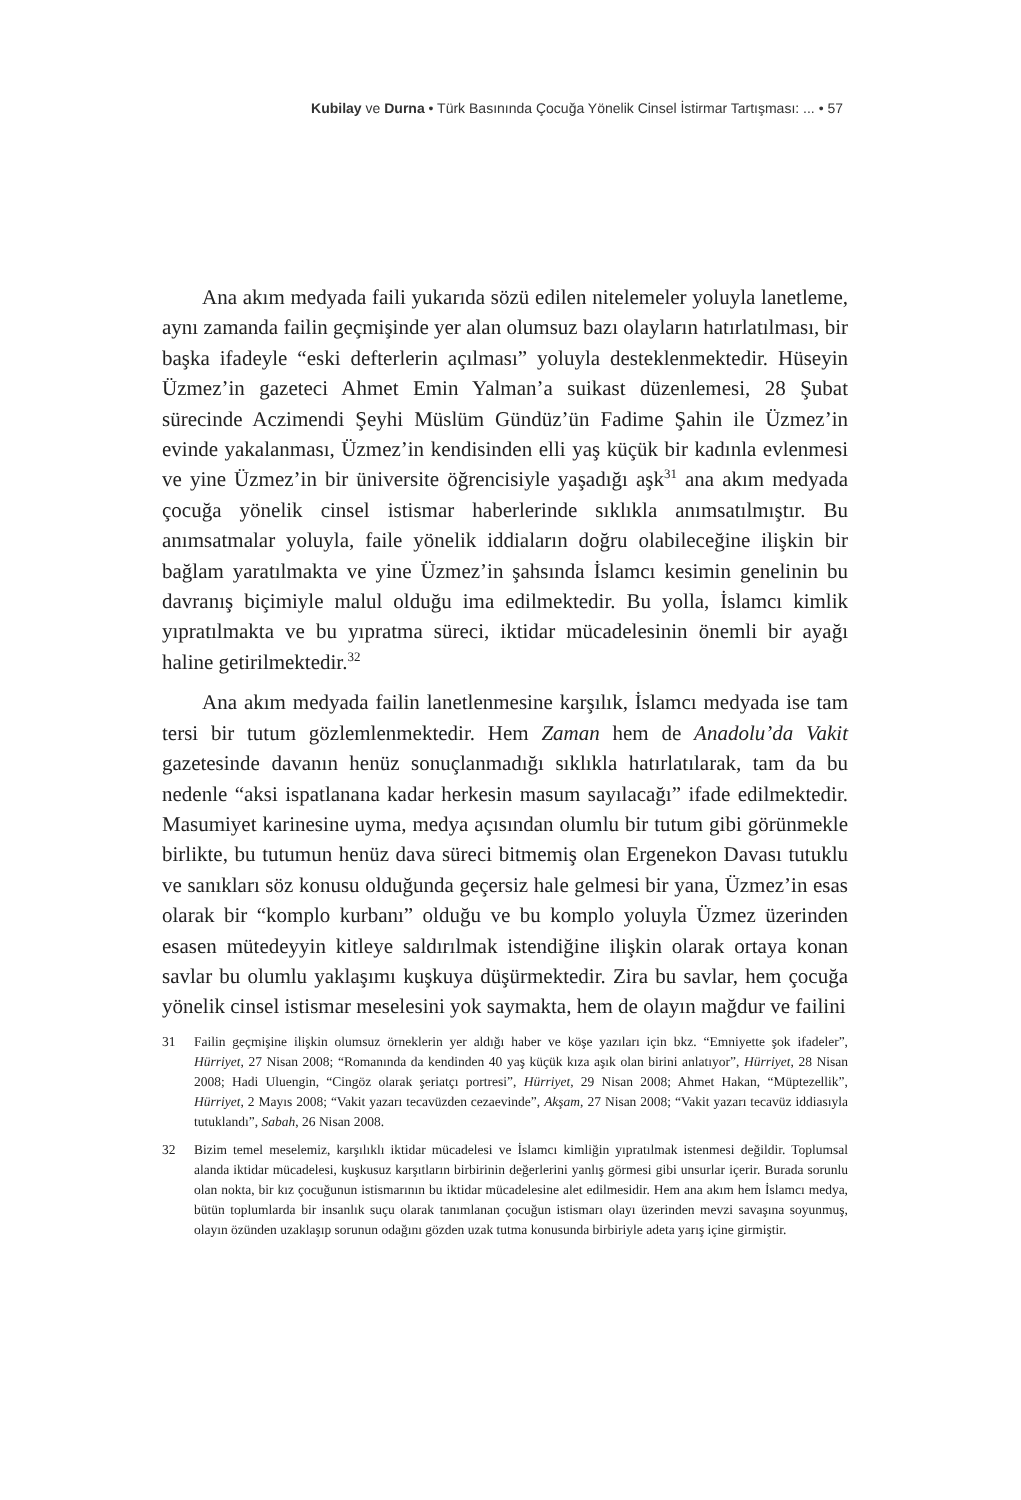Kubilay ve Durna • Türk Basınında Çocuğa Yönelik Cinsel İstirmar Tartışması: ... • 57
Ana akım medyada faili yukarıda sözü edilen nitelemeler yoluyla lanetleme, aynı zamanda failin geçmişinde yer alan olumsuz bazı olayların hatırlatılması, bir başka ifadeyle “eski defterlerin açılması” yoluyla desteklenmektedir. Hüseyin Üzmez’in gazeteci Ahmet Emin Yalman’a suikast düzenlemesi, 28 Şubat sürecinde Aczimendi Şeyhi Müslüm Gündüz’ün Fadime Şahin ile Üzmez’in evinde yakalanması, Üzmez’in kendisinden elli yaş küçük bir kadınla evlenmesi ve yine Üzmez’in bir üniversite öğrencisiyle yaşadığı aşk<sup>31</sup> ana akım medyada çocuğa yönelik cinsel istismar haberlerinde sıklıkla anımsatılmıştır. Bu anımsatmalar yoluyla, faile yönelik iddiaların doğru olabileceğine ilişkin bir bağlam yaratılmakta ve yine Üzmez’in şahsında İslamcı kesimin genelinin bu davranış biçimiyle malul olduğu ima edilmektedir. Bu yolla, İslamcı kimlik yıpratılmakta ve bu yıpratma süreci, iktidar mücadelesinin önemli bir ayağı haline getirilmektedir.<sup>32</sup>
Ana akım medyada failin lanetlenmesine karşılık, İslamcı medyada ise tam tersi bir tutum gözlemlenmektedir. Hem Zaman hem de Anadolu’da Vakit gazetesinde davanın henüz sonuçlanmadığı sıklıkla hatırlatılarak, tam da bu nedenle “aksi ispatlanana kadar herkesin masum sayılacağı” ifade edilmektedir. Masumiyet karinesine uyma, medya açısından olumlu bir tutum gibi görünmekle birlikte, bu tutumun henüz dava süreci bitmemiş olan Ergenekon Davası tutuklu ve sanıkları söz konusu olduğunda geçersiz hale gelmesi bir yana, Üzmez’in esas olarak bir “komplo kurbanı” olduğu ve bu komplo yoluyla Üzmez üzerinden esasen mütedeyyin kitleye saldırılmak istendiğine ilişkin olarak ortaya konan savlar bu olumlu yaklaşımı kuşkuya düşürmektedir. Zira bu savlar, hem çocuğa yönelik cinsel istismar meselesini yok saymakta, hem de olayın mağdur ve failini
31 Failin geçmişine ilişkin olumsuz örneklerin yer aldığı haber ve köşe yazıları için bkz. “Emniyette şok ifadeler”, Hürriyet, 27 Nisan 2008; “Romanında da kendinden 40 yaş küçük kıza aşık olan birini anlatıyor”, Hürriyet, 28 Nisan 2008; Hadi Uluengin, “Cingöz olarak şeriatçı portresi”, Hürriyet, 29 Nisan 2008; Ahmet Hakan, “Müptezellik”, Hürriyet, 2 Mayıs 2008; “Vakit yazarı tecavüzden cezaevinde”, Akşam, 27 Nisan 2008; “Vakit yazarı tecavüz iddiasıyla tutuklandı”, Sabah, 26 Nisan 2008.
32 Bizim temel meselemiz, karşılıklı iktidar mücadelesi ve İslamcı kimliğin yıpratılmak istenmesi değildir. Toplumsal alanda iktidar mücadelesi, kuşkusuz karşıtların birbirinin değerlerini yanlış görmesi gibi unsurlar içerir. Burada sorunlu olan nokta, bir kız çocuğunun istismarının bu iktidar mücadelesine alet edilmesidir. Hem ana akım hem İslamcı medya, bütün toplumlarda bir insanlık suçu olarak tanımlanan çocuğun istismarı olayı üzerinden mevzi savaşına soyunmuş, olayın özünden uzaklaşıp sorunun odağını gözden uzak tutma konusunda birbiriyle adeta yarış içine girmiştir.